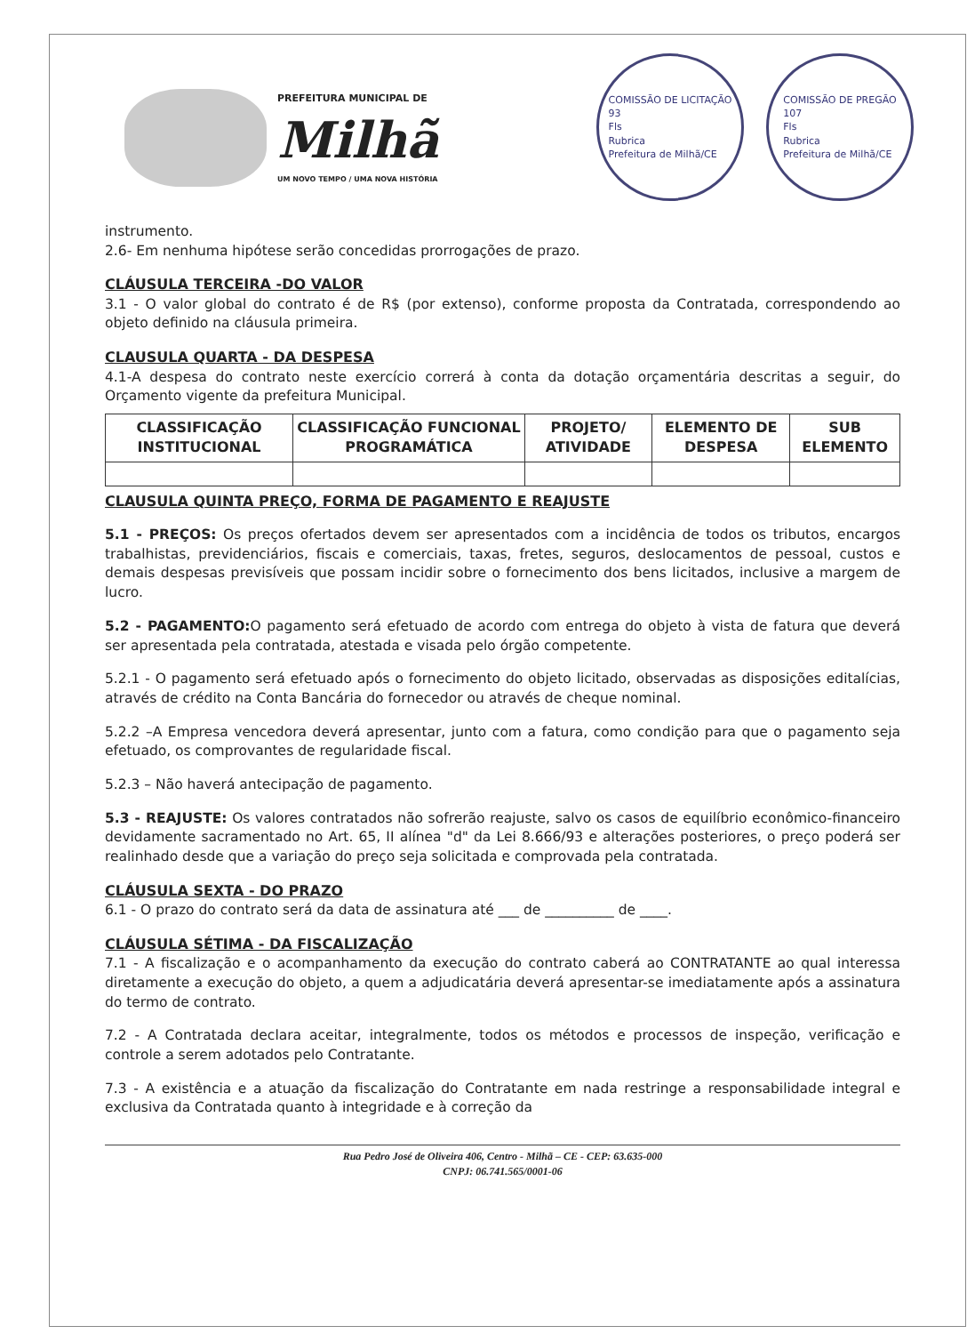PREFEITURA MUNICIPAL DE
Milhã
UM NOVO TEMPO / UMA NOVA HISTÓRIA
COMISSÃO DE LICITAÇÃO
93
Fls
Rubrica
Prefeitura de Milhã/CE
COMISSÃO DE PREGÃO
107
Fls
Rubrica
Prefeitura de Milhã/CE
instrumento.
2.6- Em nenhuma hipótese serão concedidas prorrogações de prazo.
CLÁUSULA TERCEIRA -DO VALOR
3.1 - O valor global do contrato é de R$ (por extenso), conforme proposta da Contratada, correspondendo ao objeto definido na cláusula primeira.
CLAUSULA QUARTA - DA DESPESA
4.1-A despesa do contrato neste exercício correrá à conta da dotação orçamentária descritas a seguir, do Orçamento vigente da prefeitura Municipal.
| CLASSIFICAÇÃO INSTITUCIONAL | CLASSIFICAÇÃO FUNCIONAL PROGRAMÁTICA | PROJETO/ ATIVIDADE | ELEMENTO DE DESPESA | SUB ELEMENTO |
| --- | --- | --- | --- | --- |
CLAUSULA QUINTA PREÇO, FORMA DE PAGAMENTO E REAJUSTE
5.1 - PREÇOS: Os preços ofertados devem ser apresentados com a incidência de todos os tributos, encargos trabalhistas, previdenciários, fiscais e comerciais, taxas, fretes, seguros, deslocamentos de pessoal, custos e demais despesas previsíveis que possam incidir sobre o fornecimento dos bens licitados, inclusive a margem de lucro.
5.2 - PAGAMENTO: O pagamento será efetuado de acordo com entrega do objeto à vista de fatura que deverá ser apresentada pela contratada, atestada e visada pelo órgão competente.
5.2.1 - O pagamento será efetuado após o fornecimento do objeto licitado, observadas as disposições editalícias, através de crédito na Conta Bancária do fornecedor ou através de cheque nominal.
5.2.2 –A Empresa vencedora deverá apresentar, junto com a fatura, como condição para que o pagamento seja efetuado, os comprovantes de regularidade fiscal.
5.2.3 – Não haverá antecipação de pagamento.
5.3 - REAJUSTE: Os valores contratados não sofrerão reajuste, salvo os casos de equilíbrio econômico-financeiro devidamente sacramentado no Art. 65, II alínea "d" da Lei 8.666/93 e alterações posteriores, o preço poderá ser realinhado desde que a variação do preço seja solicitada e comprovada pela contratada.
CLÁUSULA SEXTA - DO PRAZO
6.1 - O prazo do contrato será da data de assinatura até ___ de __________ de ____.
CLÁUSULA SÉTIMA - DA FISCALIZAÇÃO
7.1 - A fiscalização e o acompanhamento da execução do contrato caberá ao CONTRATANTE ao qual interessa diretamente a execução do objeto, a quem a adjudicatária deverá apresentar-se imediatamente após a assinatura do termo de contrato.
7.2 - A Contratada declara aceitar, integralmente, todos os métodos e processos de inspeção, verificação e controle a serem adotados pelo Contratante.
7.3 - A existência e a atuação da fiscalização do Contratante em nada restringe a responsabilidade integral e exclusiva da Contratada quanto à integridade e à correção da
Rua Pedro José de Oliveira 406, Centro - Milhã – CE - CEP: 63.635-000
CNPJ: 06.741.565/0001-06